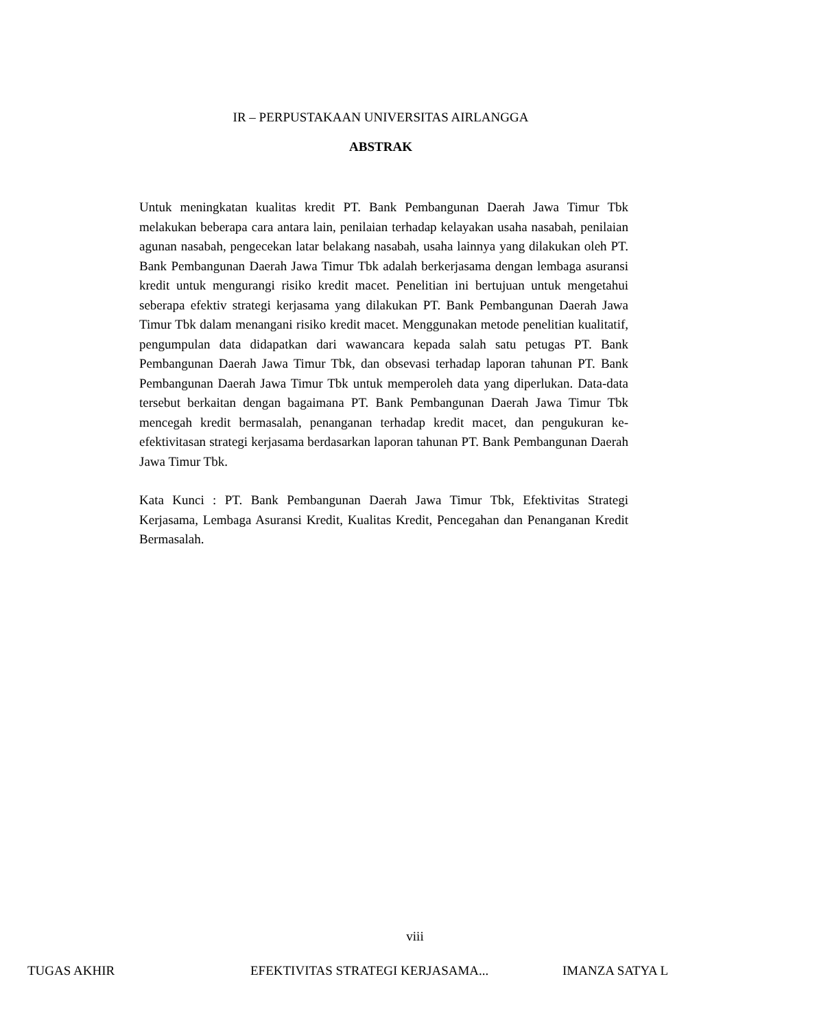IR – PERPUSTAKAAN UNIVERSITAS AIRLANGGA
ABSTRAK
Untuk meningkatan kualitas kredit PT. Bank Pembangunan Daerah Jawa Timur Tbk melakukan beberapa cara antara lain, penilaian terhadap kelayakan usaha nasabah, penilaian agunan nasabah, pengecekan latar belakang nasabah, usaha lainnya yang dilakukan oleh PT. Bank Pembangunan Daerah Jawa Timur Tbk adalah berkerjasama dengan lembaga asuransi kredit untuk mengurangi risiko kredit macet. Penelitian ini bertujuan untuk mengetahui seberapa efektiv strategi kerjasama yang dilakukan PT. Bank Pembangunan Daerah Jawa Timur Tbk dalam menangani risiko kredit macet. Menggunakan metode penelitian kualitatif, pengumpulan data didapatkan dari wawancara kepada salah satu petugas PT. Bank Pembangunan Daerah Jawa Timur Tbk, dan obsevasi terhadap laporan tahunan PT. Bank Pembangunan Daerah Jawa Timur Tbk untuk memperoleh data yang diperlukan. Data-data tersebut berkaitan dengan bagaimana PT. Bank Pembangunan Daerah Jawa Timur Tbk mencegah kredit bermasalah, penanganan terhadap kredit macet, dan pengukuran ke-efektivitasan strategi kerjasama berdasarkan laporan tahunan PT. Bank Pembangunan Daerah Jawa Timur Tbk.
Kata Kunci : PT. Bank Pembangunan Daerah Jawa Timur Tbk, Efektivitas Strategi Kerjasama, Lembaga Asuransi Kredit, Kualitas Kredit, Pencegahan dan Penanganan Kredit Bermasalah.
viii
TUGAS AKHIR EFEKTIVITAS STRATEGI KERJASAMA... IMANZA SATYA L